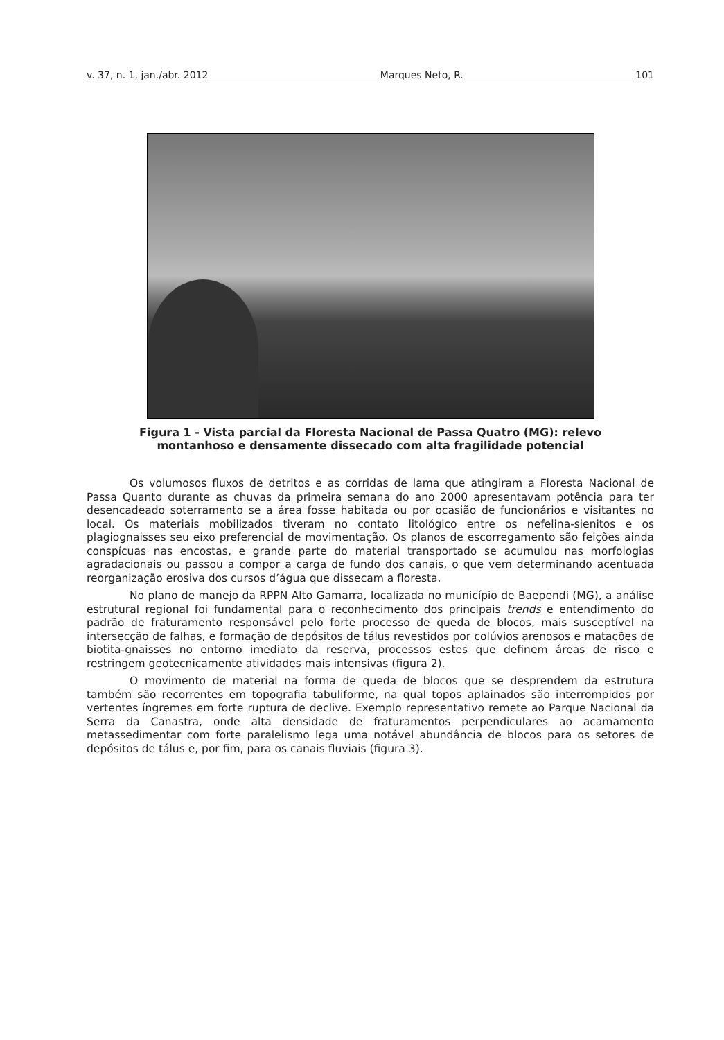v. 37, n. 1, jan./abr. 2012 Marques Neto, R. 101
Figura 1 - Vista parcial da Floresta Nacional de Passa Quatro (MG): relevo
montanhoso e densamente dissecado com alta fragilidade potencial
Os volumosos fluxos de detritos e as corridas de lama que atingiram a Floresta Nacional de Passa Quanto durante as chuvas da primeira semana do ano 2000 apresentavam potência para ter desencadeado soterramento se a área fosse habitada ou por ocasião de funcionários e visitantes no local. Os materiais mobilizados tiveram no contato litológico entre os nefelina-sienitos e os plagiognaisses seu eixo preferencial de movimentação. Os planos de escorregamento são feições ainda conspícuas nas encostas, e grande parte do material transportado se acumulou nas morfologias agradacionais ou passou a compor a carga de fundo dos canais, o que vem determinando acentuada reorganização erosiva dos cursos d’água que dissecam a floresta.
No plano de manejo da RPPN Alto Gamarra, localizada no município de Baependi (MG), a análise estrutural regional foi fundamental para o reconhecimento dos principais trends e entendimento do padrão de fraturamento responsável pelo forte processo de queda de blocos, mais susceptível na intersecção de falhas, e formação de depósitos de tálus revestidos por colúvios arenosos e matacões de biotita-gnaisses no entorno imediato da reserva, processos estes que definem áreas de risco e restringem geotecnicamente atividades mais intensivas (figura 2).
O movimento de material na forma de queda de blocos que se desprendem da estrutura também são recorrentes em topografia tabuliforme, na qual topos aplainados são interrompidos por vertentes íngremes em forte ruptura de declive. Exemplo representativo remete ao Parque Nacional da Serra da Canastra, onde alta densidade de fraturamentos perpendiculares ao acamamento metassedimentar com forte paralelismo lega uma notável abundância de blocos para os setores de depósitos de tálus e, por fim, para os canais fluviais (figura 3).